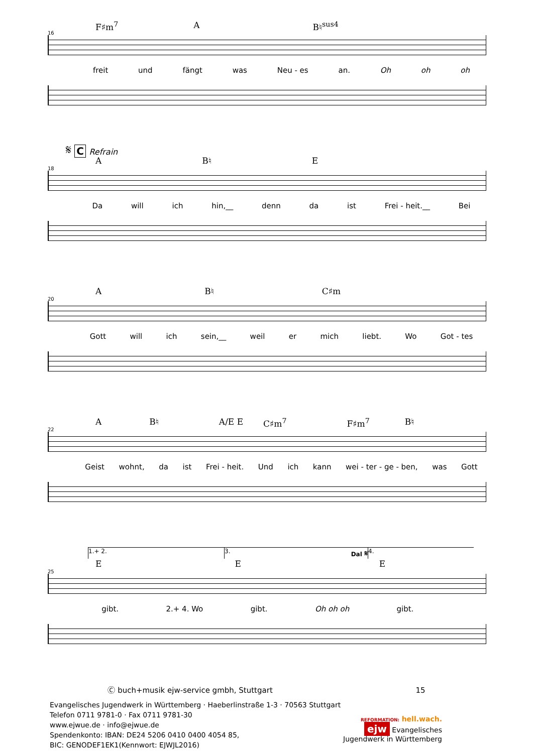16
F♯m<sup>7</sup> A B♮<sup>sus4</sup>
freit und fängt was Neu - es an. Oh oh oh
𝄋 C Refrain
18
A B♮ E
Da will ich hin,__ denn da ist Frei - heit.__ Bei
20
A B♮ C♯m
Gott will ich sein,__ weil er mich liebt. Wo Got - tes
22
A B♮ A/E E C♯m<sup>7</sup> F♯m<sup>7</sup> B♮
Geist wohnt, da ist Frei - heit. Und ich kann wei - ter - ge - ben, was Gott
1.+ 2. 3. Dal 𝄋 4.
25
E E E
gibt. 2.+ 4. Wo gibt. Oh oh oh gibt.
Ⓒ buch+musik ejw-service gmbh, Stuttgart 15
Evangelisches Jugendwerk in Württemberg · Haeberlinstraße 1-3 · 70563 Stuttgart
Telefon 0711 9781-0 · Fax 0711 9781-30
www.ejwue.de · info@ejwue.de
Spendenkonto: IBAN: DE24 5206 0410 0400 4054 85,
BIC: GENODEF1EK1(Kennwort: EJWJL2016)
REFORMATION: hell.wach.
ejw Evangelisches
Jugendwerk in Württemberg